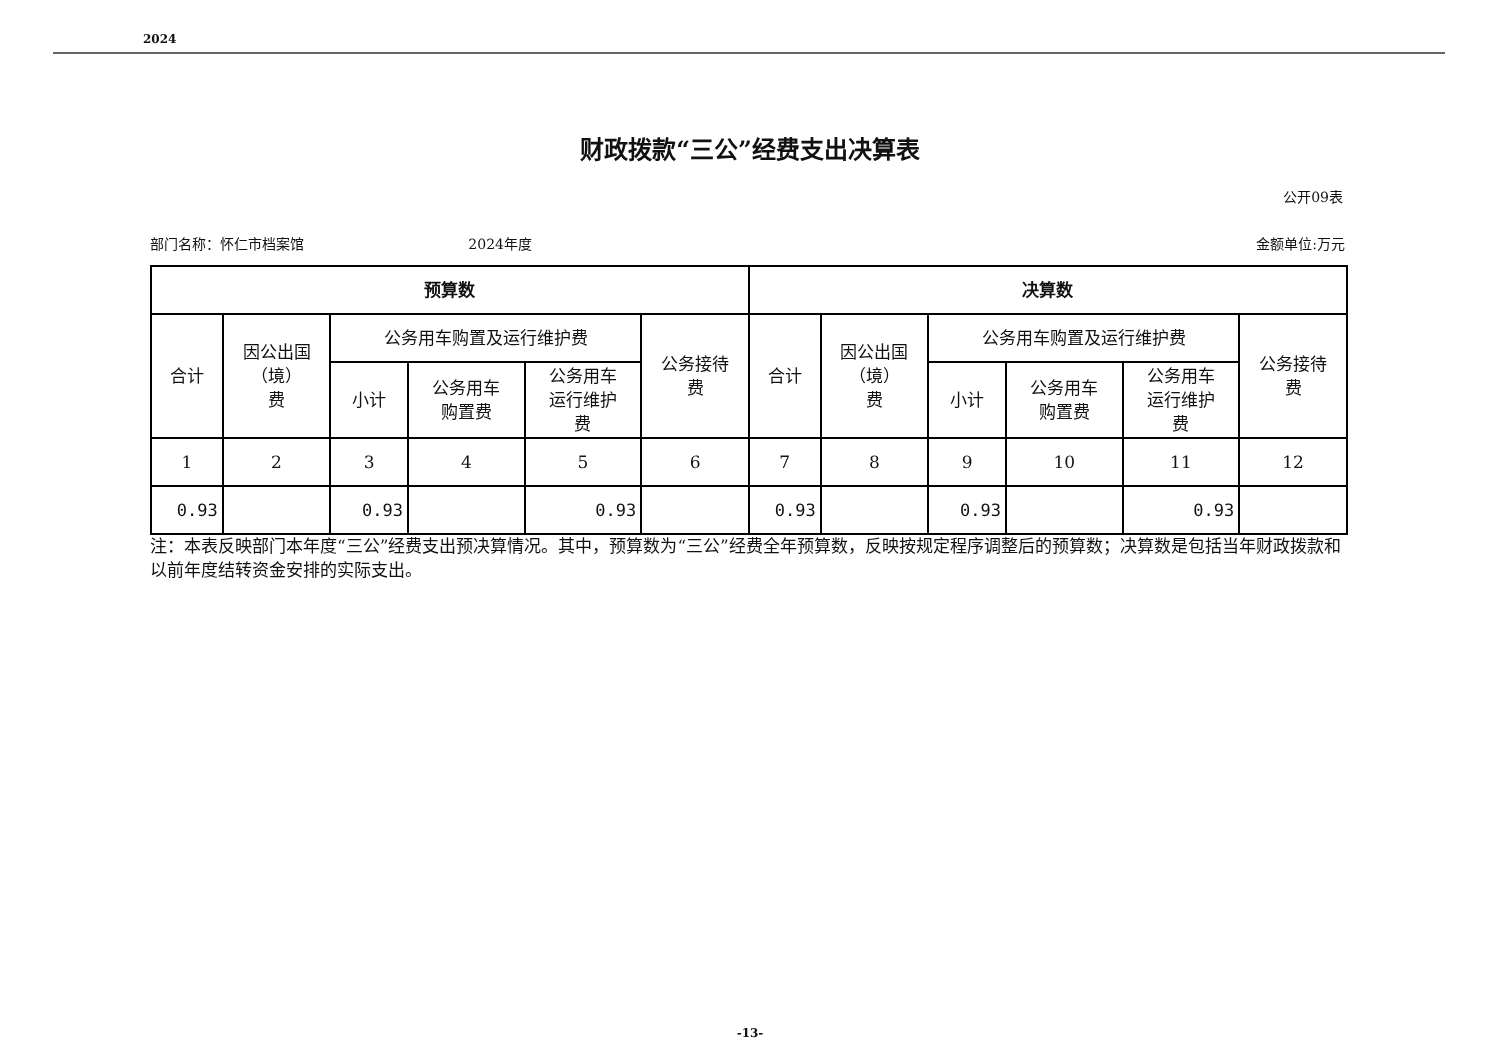2024
财政拨款“三公”经费支出决算表
公开09表
部门名称：怀仁市档案馆 2024年度 金额单位:万元
| 预算数 | | | | | | 决算数 | | | | | |
| --- | --- | --- | --- | --- | --- | --- | --- | --- | --- | --- | --- |
| 合计 | 因公出国 （境） 费 | 公务用车购置及运行维护费 | | | 公务接待 费 | 合计 | 因公出国 （境） 费 | 公务用车购置及运行维护费 | | | 公务接待 费 |
| | | 小计 | 公务用车 购置费 | 公务用车 运行维护 费 | | | | 小计 | 公务用车 购置费 | 公务用车 运行维护 费 | |
| 1 | 2 | 3 | 4 | 5 | 6 | 7 | 8 | 9 | 10 | 11 | 12 |
| 0.93 | | 0.93 | | 0.93 | | 0.93 | | 0.93 | | 0.93 | |
注：本表反映部门本年度“三公”经费支出预决算情况。其中，预算数为“三公”经费全年预算数，反映按规定程序调整后的预算数；决算数是包括当年财政拨款和以前年度结转资金安排的实际支出。
-13-